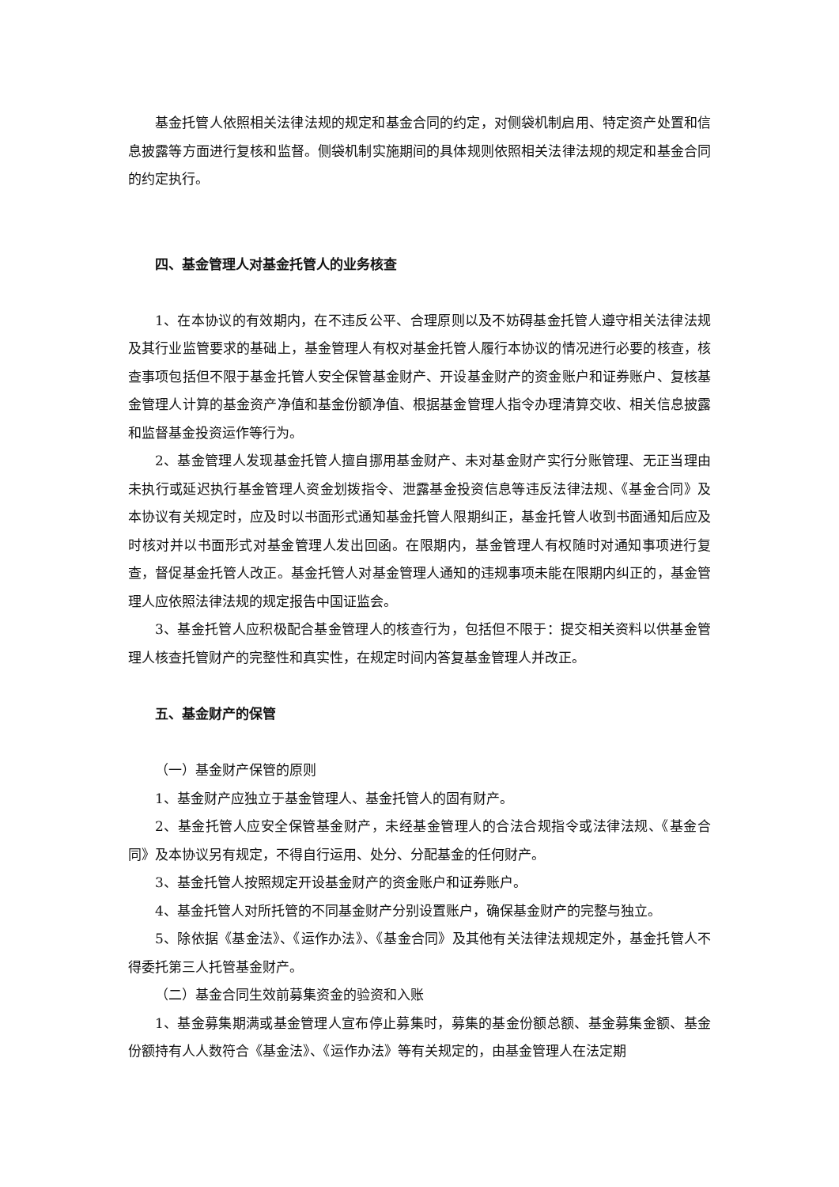基金托管人依照相关法律法规的规定和基金合同的约定，对侧袋机制启用、特定资产处置和信息披露等方面进行复核和监督。侧袋机制实施期间的具体规则依照相关法律法规的规定和基金合同的约定执行。
四、基金管理人对基金托管人的业务核查
1、在本协议的有效期内，在不违反公平、合理原则以及不妨碍基金托管人遵守相关法律法规及其行业监管要求的基础上，基金管理人有权对基金托管人履行本协议的情况进行必要的核查，核查事项包括但不限于基金托管人安全保管基金财产、开设基金财产的资金账户和证券账户、复核基金管理人计算的基金资产净值和基金份额净值、根据基金管理人指令办理清算交收、相关信息披露和监督基金投资运作等行为。
2、基金管理人发现基金托管人擅自挪用基金财产、未对基金财产实行分账管理、无正当理由未执行或延迟执行基金管理人资金划拨指令、泄露基金投资信息等违反法律法规、《基金合同》及本协议有关规定时，应及时以书面形式通知基金托管人限期纠正，基金托管人收到书面通知后应及时核对并以书面形式对基金管理人发出回函。在限期内，基金管理人有权随时对通知事项进行复查，督促基金托管人改正。基金托管人对基金管理人通知的违规事项未能在限期内纠正的，基金管理人应依照法律法规的规定报告中国证监会。
3、基金托管人应积极配合基金管理人的核查行为，包括但不限于：提交相关资料以供基金管理人核查托管财产的完整性和真实性，在规定时间内答复基金管理人并改正。
五、基金财产的保管
（一）基金财产保管的原则
1、基金财产应独立于基金管理人、基金托管人的固有财产。
2、基金托管人应安全保管基金财产，未经基金管理人的合法合规指令或法律法规、《基金合同》及本协议另有规定，不得自行运用、处分、分配基金的任何财产。
3、基金托管人按照规定开设基金财产的资金账户和证券账户。
4、基金托管人对所托管的不同基金财产分别设置账户，确保基金财产的完整与独立。
5、除依据《基金法》、《运作办法》、《基金合同》及其他有关法律法规规定外，基金托管人不得委托第三人托管基金财产。
（二）基金合同生效前募集资金的验资和入账
1、基金募集期满或基金管理人宣布停止募集时，募集的基金份额总额、基金募集金额、基金份额持有人人数符合《基金法》、《运作办法》等有关规定的，由基金管理人在法定期